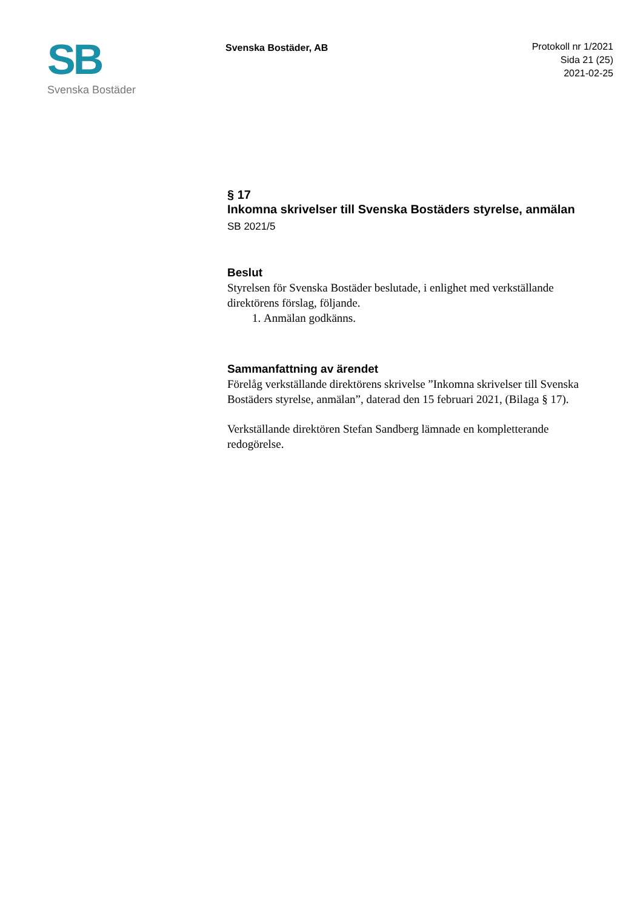SB
Svenska Bostäder
Svenska Bostäder, AB
Protokoll nr 1/2021
Sida 21 (25)
2021-02-25
§ 17
Inkomna skrivelser till Svenska Bostäders styrelse, anmälan
SB 2021/5
Beslut
Styrelsen för Svenska Bostäder beslutade, i enlighet med verkställande direktörens förslag, följande.
1. Anmälan godkänns.
Sammanfattning av ärendet
Förelåg verkställande direktörens skrivelse ”Inkomna skrivelser till Svenska Bostäders styrelse, anmälan”, daterad den 15 februari 2021, (Bilaga § 17).
Verkställande direktören Stefan Sandberg lämnade en kompletterande redogörelse.